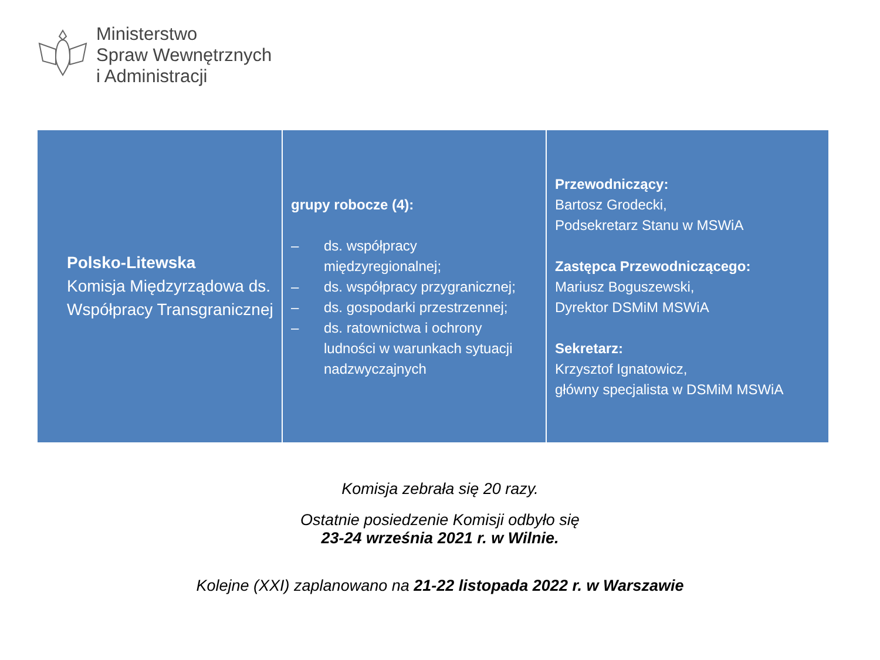Ministerstwo
Spraw Wewnętrznych
i Administracji
| Polsko-Litewska Komisja Międzyrządowa ds. Współpracy Transgranicznej | grupy robocze (4): – ds. współpracy międzyregionalnej; – ds. współpracy przygranicznej; – ds. gospodarki przestrzennej; – ds. ratownictwa i ochrony ludności w warunkach sytuacji nadzwyczajnych | Przewodniczący: Bartosz Grodecki, Podsekretarz Stanu w MSWiA Zastępca Przewodniczącego: Mariusz Boguszewski, Dyrektor DSMiM MSWiA Sekretarz: Krzysztof Ignatowicz, główny specjalista w DSMiM MSWiA |
Komisja zebrała się 20 razy.
Ostatnie posiedzenie Komisji odbyło się
23-24 września 2021 r. w Wilnie.
Kolejne (XXI) zaplanowano na 21-22 listopada 2022 r. w Warszawie